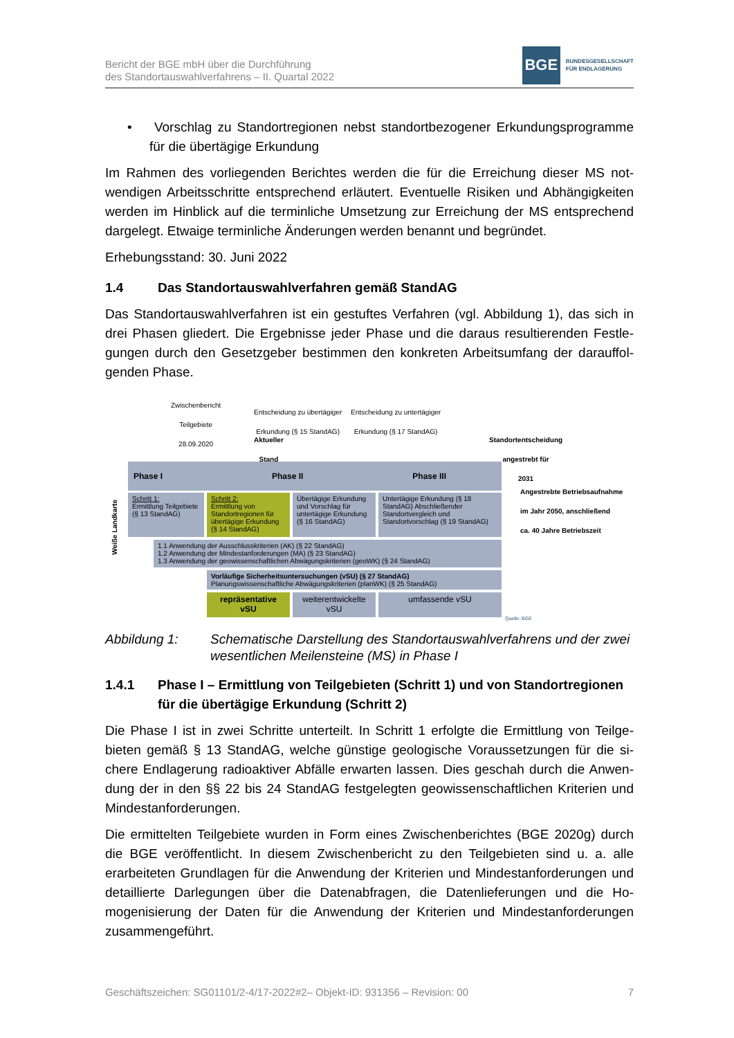Bericht der BGE mbH über die Durchführung
des Standortauswahlverfahrens – II. Quartal 2022
BGE
BUNDESGESELLSCHAFT
FÜR ENDLAGERUNG
• Vorschlag zu Standortregionen nebst standortbezogener Erkundungspro­gramme für die übertägige Erkundung
Im Rahmen des vorliegenden Berichtes werden die für die Erreichung dieser MS not­wendigen Arbeitsschritte entsprechend erläutert. Eventuelle Risiken und Abhängigkeiten werden im Hinblick auf die terminliche Umsetzung zur Erreichung der MS entsprechend dargelegt. Etwaige terminliche Änderungen werden benannt und begründet.
Erhebungsstand: 30. Juni 2022
1.4 Das Standortauswahlverfahren gemäß StandAG
Das Standortauswahlverfahren ist ein gestuftes Verfahren (vgl. Abbildung 1), das sich in drei Phasen gliedert. Die Ergebnisse jeder Phase und die daraus resultierenden Festle­gungen durch den Gesetzgeber bestimmen den konkreten Arbeitsumfang der darauffol­genden Phase.
Zwischenbericht
Teilgebiete
28.09.2020
Aktueller
Stand
Entscheidung zu übertägiger
Erkundung (§ 15 StandAG)
Entscheidung zu untertägiger
Erkundung (§ 17 StandAG)
Standortentscheidung
angestrebt für
2031
Angestrebte Betriebsaufnahme
im Jahr 2050, anschließend
ca. 40 Jahre Betriebszeit
Phase I Phase II Phase III
Weiße Landkarte
Schritt 1:
Ermittlung Teilgebiete (§ 13 StandAG)
Schritt 2:
Ermittlung von Standortregionen für übertägige Erkundung (§ 14 StandAG)
Übertägige Erkundung und Vorschlag für untertägige Erkundung (§ 16 StandAG)
Untertägige Erkundung (§ 18 StandAG) Abschließender Standortvergleich und Standortvorschlag (§ 19 StandAG)
1.1 Anwendung der Ausschlusskriterien (AK) (§ 22 StandAG)
1.2 Anwendung der Mindestanforderungen (MA) (§ 23 StandAG)
1.3 Anwendung der geowissenschaftlichen Abwägungskriterien (geoWK) (§ 24 StandAG)
Vorläufige Sicherheitsuntersuchungen (vSU) (§ 27 StandAG)
Planungswissenschaftliche Abwägungskriterien (planWK) (§ 25 StandAG)
repräsentative vSU
weiterentwickelte vSU
umfassende vSU
Quelle: BGE
Abbildung 1: Schematische Darstellung des Standortauswahlverfahrens und der zwei wesentlichen Meilensteine (MS) in Phase I
1.4.1 Phase I – Ermittlung von Teilgebieten (Schritt 1) und von Standortregio­nen für die übertägige Erkundung (Schritt 2)
Die Phase I ist in zwei Schritte unterteilt. In Schritt 1 erfolgte die Ermittlung von Teilge­bieten gemäß § 13 StandAG, welche günstige geologische Voraussetzungen für die si­chere Endlagerung radioaktiver Abfälle erwarten lassen. Dies geschah durch die Anwen­dung der in den §§ 22 bis 24 StandAG festgelegten geowissenschaftlichen Kriterien und Mindestanforderungen.
Die ermittelten Teilgebiete wurden in Form eines Zwischenberichtes (BGE 2020g) durch die BGE veröffentlicht. In diesem Zwischenbericht zu den Teilgebieten sind u. a. alle erarbeiteten Grundlagen für die Anwendung der Kriterien und Mindestanforderungen und detaillierte Darlegungen über die Datenabfragen, die Datenlieferungen und die Ho­mogenisierung der Daten für die Anwendung der Kriterien und Mindestanforderungen zusammengeführt.
Geschäftszeichen: SG01101/2-4/17-2022#2– Objekt-ID: 931356 – Revision: 00 7